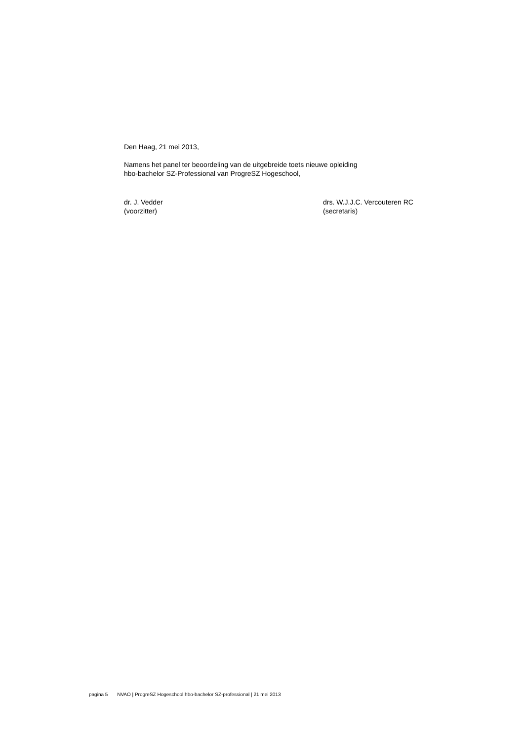Den Haag, 21 mei 2013,
Namens het panel ter beoordeling van de uitgebreide toets nieuwe opleiding
hbo-bachelor SZ-Professional van ProgreSZ Hogeschool,
dr. J. Vedder
(voorzitter)
drs. W.J.J.C. Vercouteren RC
(secretaris)
pagina 5 NVAO | ProgreSZ Hogeschool hbo-bachelor SZ-professional | 21 mei 2013